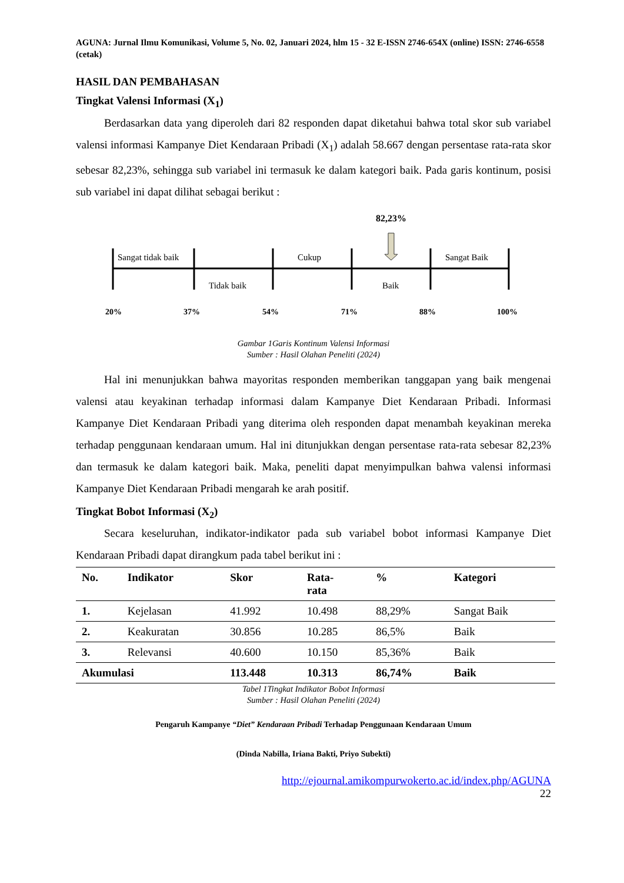AGUNA: Jurnal Ilmu Komunikasi, Volume 5, No. 02, Januari 2024, hlm 15 - 32 E-ISSN 2746-654X (online) ISSN: 2746-6558 (cetak)
HASIL DAN PEMBAHASAN
Tingkat Valensi Informasi (X<sub>1</sub>)
Berdasarkan data yang diperoleh dari 82 responden dapat diketahui bahwa total skor sub variabel valensi informasi Kampanye Diet Kendaraan Pribadi (X<sub>1</sub>) adalah 58.667 dengan persentase rata-rata skor sebesar 82,23%, sehingga sub variabel ini termasuk ke dalam kategori baik. Pada garis kontinum, posisi sub variabel ini dapat dilihat sebagai berikut :
82,23%
Sangat tidak baik
Cukup
Sangat Baik
Tidak baik
Baik
20%
37%
54%
71%
88%
100%
Gambar 1Garis Kontinum Valensi Informasi
Sumber : Hasil Olahan Peneliti (2024)
Hal ini menunjukkan bahwa mayoritas responden memberikan tanggapan yang baik mengenai valensi atau keyakinan terhadap informasi dalam Kampanye Diet Kendaraan Pribadi. Informasi Kampanye Diet Kendaraan Pribadi yang diterima oleh responden dapat menambah keyakinan mereka terhadap penggunaan kendaraan umum. Hal ini ditunjukkan dengan persentase rata-rata sebesar 82,23% dan termasuk ke dalam kategori baik. Maka, peneliti dapat menyimpulkan bahwa valensi informasi Kampanye Diet Kendaraan Pribadi mengarah ke arah positif.
Tingkat Bobot Informasi (X<sub>2</sub>)
Secara keseluruhan, indikator-indikator pada sub variabel bobot informasi Kampanye Diet Kendaraan Pribadi dapat dirangkum pada tabel berikut ini :
| No. | Indikator | Skor | Rata- rata | % | Kategori |
| --- | --- | --- | --- | --- | --- |
| 1. | Kejelasan | 41.992 | 10.498 | 88,29% | Sangat Baik |
| 2. | Keakuratan | 30.856 | 10.285 | 86,5% | Baik |
| 3. | Relevansi | 40.600 | 10.150 | 85,36% | Baik |
| Akumulasi | | 113.448 | 10.313 | 86,74% | Baik |
Tabel 1Tingkat Indikator Bobot Informasi
Sumber : Hasil Olahan Peneliti (2024)
Pengaruh Kampanye “Diet” Kendaraan Pribadi Terhadap Penggunaan Kendaraan Umum
(Dinda Nabilla, Iriana Bakti, Priyo Subekti)
http://ejournal.amikompurwokerto.ac.id/index.php/AGUNA
22